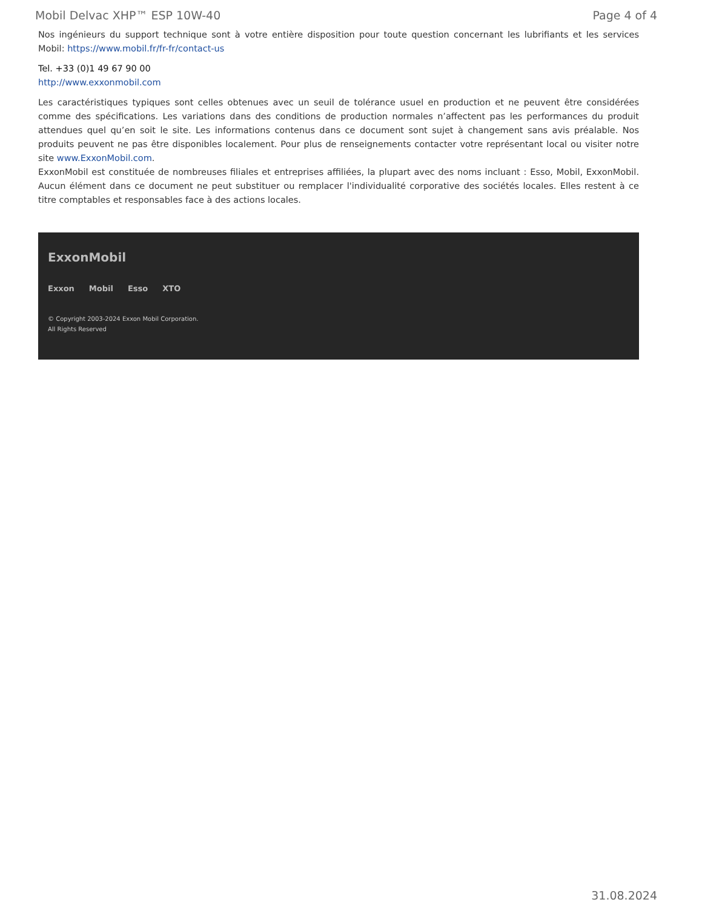Mobil Delvac XHP™ ESP 10W-40 Page 4 of 4
Nos ingénieurs du support technique sont à votre entière disposition pour toute question concernant les lubrifiants et les services Mobil: https://www.mobil.fr/fr-fr/contact-us
Tel. +33 (0)1 49 67 90 00
http://www.exxonmobil.com
Les caractéristiques typiques sont celles obtenues avec un seuil de tolérance usuel en production et ne peuvent être considérées comme des spécifications. Les variations dans des conditions de production normales n’affectent pas les performances du produit attendues quel qu’en soit le site. Les informations contenus dans ce document sont sujet à changement sans avis préalable. Nos produits peuvent ne pas être disponibles localement. Pour plus de renseignements contacter votre représentant local ou visiter notre site www.ExxonMobil.com.
ExxonMobil est constituée de nombreuses filiales et entreprises affiliées, la plupart avec des noms incluant : Esso, Mobil, ExxonMobil. Aucun élément dans ce document ne peut substituer ou remplacer l'individualité corporative des sociétés locales. Elles restent à ce titre comptables et responsables face à des actions locales.
ExxonMobil
Exxon Mobil Esso XTO
© Copyright 2003-2024 Exxon Mobil Corporation. All Rights Reserved
31.08.2024